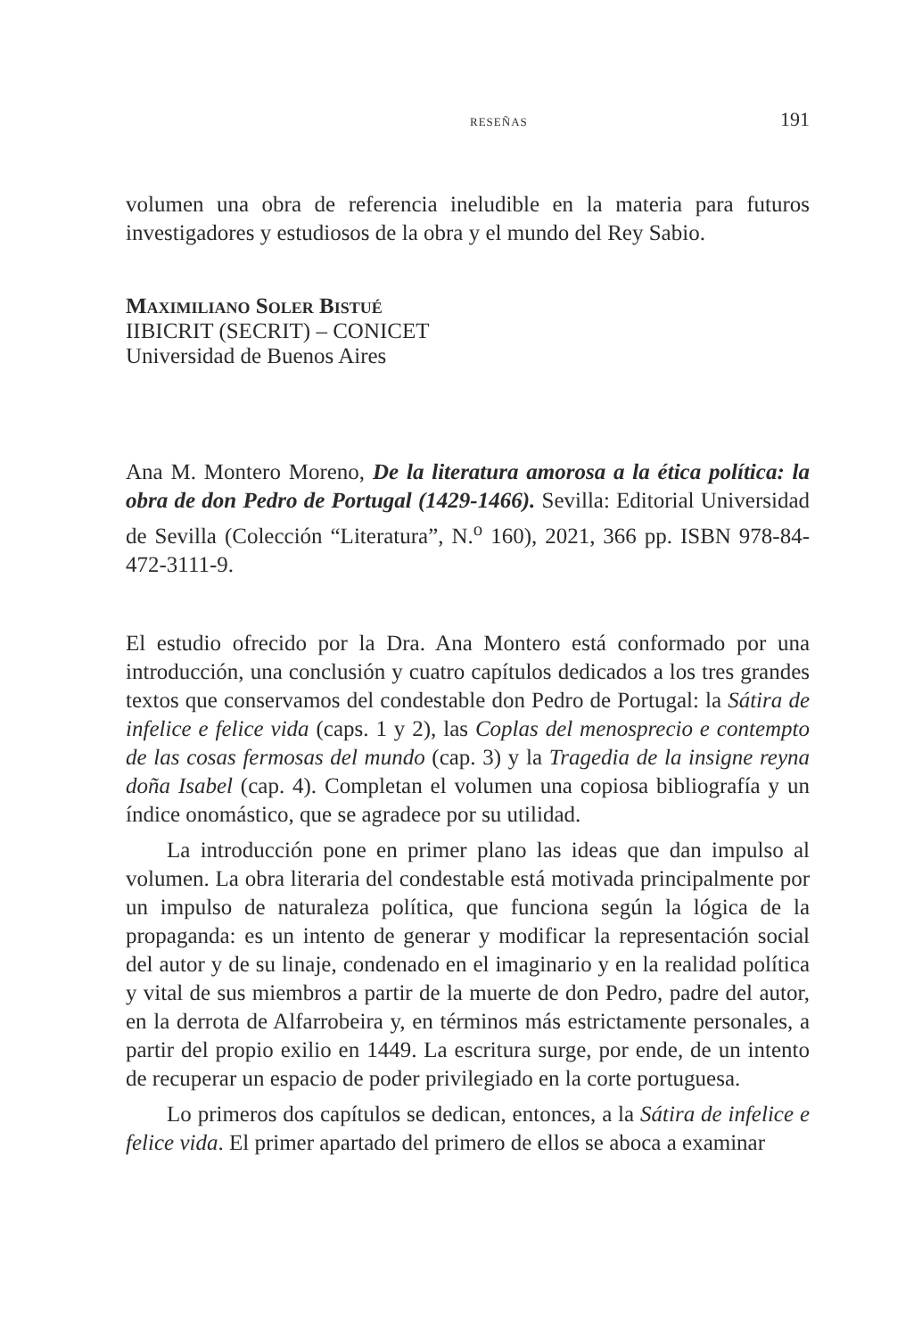RESEÑAS 191
volumen una obra de referencia ineludible en la materia para futuros investigadores y estudiosos de la obra y el mundo del Rey Sabio.
Maximiliano Soler Bistué
IIBICRIT (SECRIT) – CONICET
Universidad de Buenos Aires
Ana M. Montero Moreno, De la literatura amorosa a la ética política: la obra de don Pedro de Portugal (1429-1466). Sevilla: Editorial Universidad de Sevilla (Colección “Literatura”, N.<sup>o</sup> 160), 2021, 366 pp. ISBN 978-84-472-3111-9.
El estudio ofrecido por la Dra. Ana Montero está conformado por una introducción, una conclusión y cuatro capítulos dedicados a los tres grandes textos que conservamos del condestable don Pedro de Portugal: la Sátira de infelice e felice vida (caps. 1 y 2), las Coplas del menosprecio e contempto de las cosas fermosas del mundo (cap. 3) y la Tragedia de la insigne reyna doña Isabel (cap. 4). Completan el volumen una copiosa bibliografía y un índice onomástico, que se agradece por su utilidad.
La introducción pone en primer plano las ideas que dan impulso al volumen. La obra literaria del condestable está motivada principalmente por un impulso de naturaleza política, que funciona según la lógica de la propaganda: es un intento de generar y modificar la representación social del autor y de su linaje, condenado en el imaginario y en la realidad política y vital de sus miembros a partir de la muerte de don Pedro, padre del autor, en la derrota de Alfarrobeira y, en términos más estrictamente personales, a partir del propio exilio en 1449. La escritura surge, por ende, de un intento de recuperar un espacio de poder privilegiado en la corte portuguesa.
Lo primeros dos capítulos se dedican, entonces, a la Sátira de infelice e felice vida. El primer apartado del primero de ellos se aboca a examinar